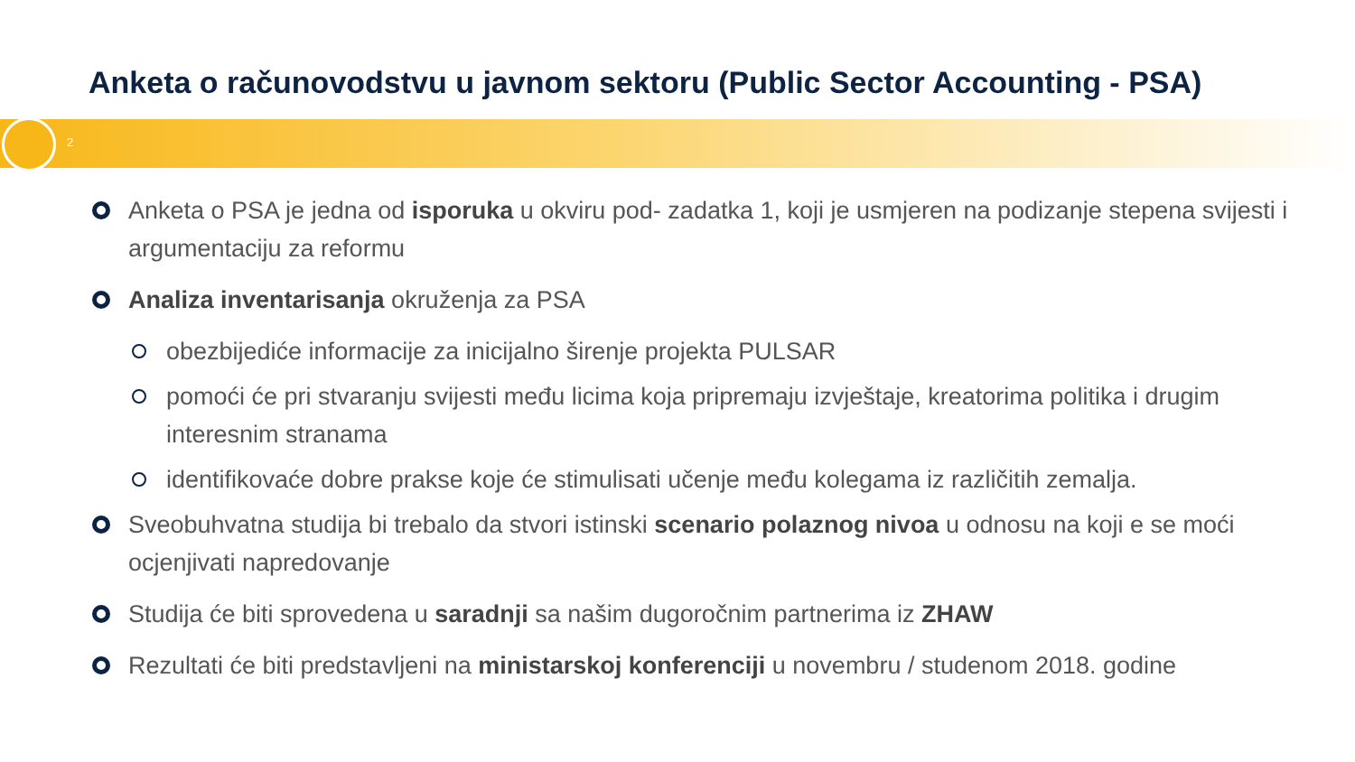Anketa o računovodstvu u javnom sektoru (Public Sector Accounting - PSA)
2
Anketa o PSA je jedna od isporuka u okviru pod- zadatka 1, koji je usmjeren na podizanje stepena svijesti i argumentaciju za reformu
Analiza inventarisanja okruženja za PSA
obezbijediće informacije za inicijalno širenje projekta PULSAR
pomoći će pri stvaranju svijesti među licima koja pripremaju izvještaje, kreatorima politika i drugim interesnim stranama
identifikovaće dobre prakse koje će stimulisati učenje među kolegama iz različitih zemalja.
Sveobuhvatna studija bi trebalo da stvori istinski scenario polaznog nivoa u odnosu na koji e se moći ocjenjivati napredovanje
Studija će biti sprovedena u saradnji sa našim dugoročnim partnerima iz ZHAW
Rezultati će biti predstavljeni na ministarskoj konferenciji u novembru / studenom 2018. godine